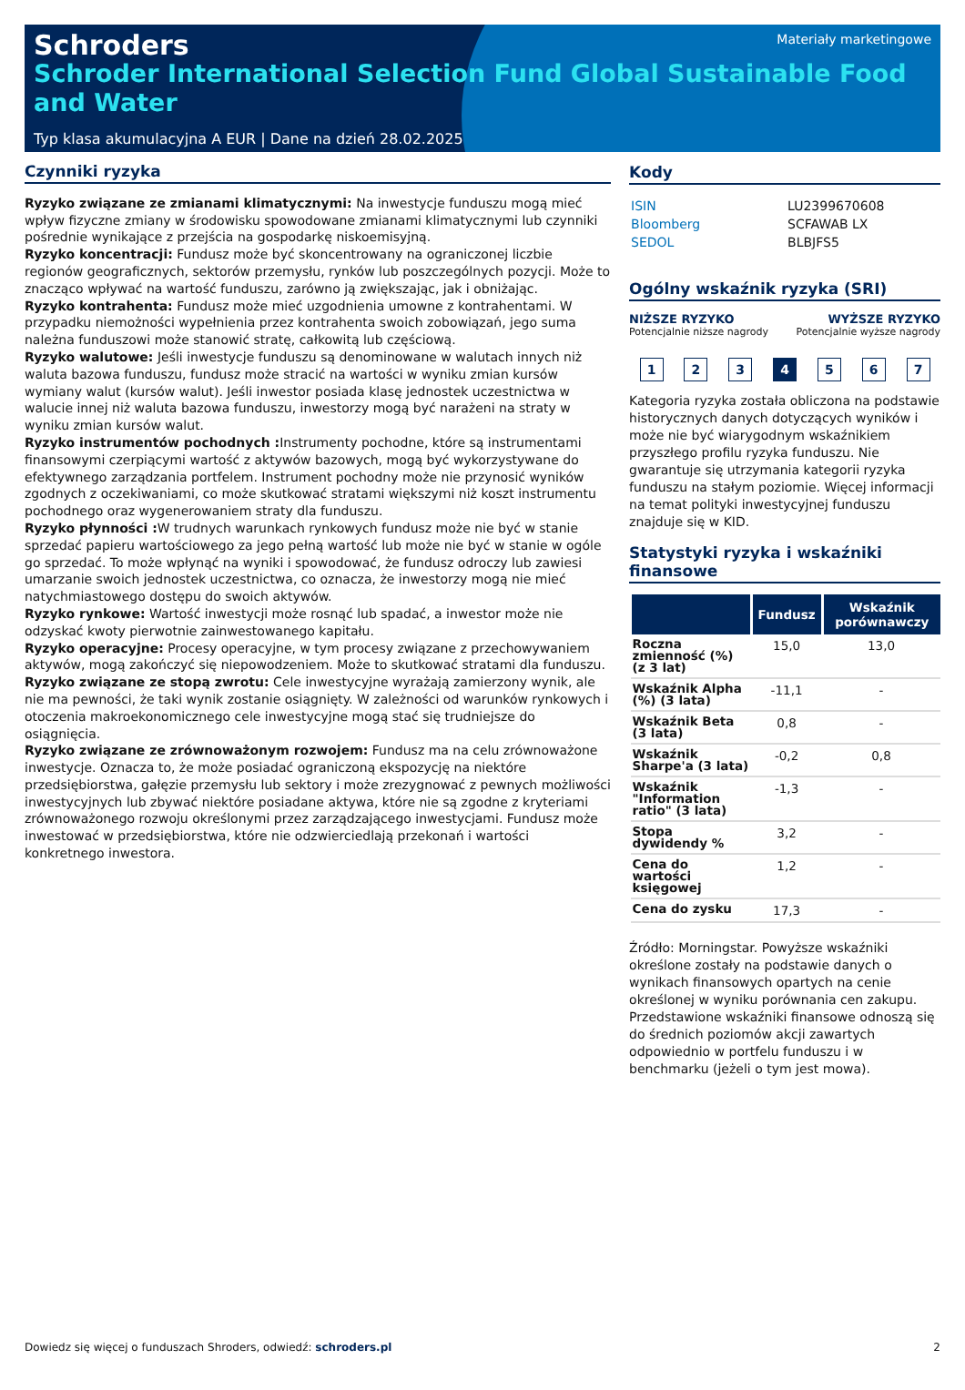Schroders
Materiały marketingowe
Schroder International Selection Fund Global Sustainable Food and Water
Typ klasa akumulacyjna A EUR | Dane na dzień 28.02.2025
Czynniki ryzyka
Ryzyko związane ze zmianami klimatycznymi: Na inwestycje funduszu mogą mieć wpływ fizyczne zmiany w środowisku spowodowane zmianami klimatycznymi lub czynniki pośrednie wynikające z przejścia na gospodarkę niskoemisyjną.
Ryzyko koncentracji: Fundusz może być skoncentrowany na ograniczonej liczbie regionów geograficznych, sektorów przemysłu, rynków lub poszczególnych pozycji. Może to znacząco wpływać na wartość funduszu, zarówno ją zwiększając, jak i obniżając.
Ryzyko kontrahenta: Fundusz może mieć uzgodnienia umowne z kontrahentami. W przypadku niemożności wypełnienia przez kontrahenta swoich zobowiązań, jego suma należna funduszowi może stanowić stratę, całkowitą lub częściową.
Ryzyko walutowe: Jeśli inwestycje funduszu są denominowane w walutach innych niż waluta bazowa funduszu, fundusz może stracić na wartości w wyniku zmian kursów wymiany walut (kursów walut). Jeśli inwestor posiada klasę jednostek uczestnictwa w walucie innej niż waluta bazowa funduszu, inwestorzy mogą być narażeni na straty w wyniku zmian kursów walut.
Ryzyko instrumentów pochodnych : Instrumenty pochodne, które są instrumentami finansowymi czerpiącymi wartość z aktywów bazowych, mogą być wykorzystywane do efektywnego zarządzania portfelem. Instrument pochodny może nie przynosić wyników zgodnych z oczekiwaniami, co może skutkować stratami większymi niż koszt instrumentu pochodnego oraz wygenerowaniem straty dla funduszu.
Ryzyko płynności : W trudnych warunkach rynkowych fundusz może nie być w stanie sprzedać papieru wartościowego za jego pełną wartość lub może nie być w stanie w ogóle go sprzedać. To może wpłynąć na wyniki i spowodować, że fundusz odroczy lub zawiesi umarzanie swoich jednostek uczestnictwa, co oznacza, że inwestorzy mogą nie mieć natychmiastowego dostępu do swoich aktywów.
Ryzyko rynkowe: Wartość inwestycji może rosnąć lub spadać, a inwestor może nie odzyskać kwoty pierwotnie zainwestowanego kapitału.
Ryzyko operacyjne: Procesy operacyjne, w tym procesy związane z przechowywaniem aktywów, mogą zakończyć się niepowodzeniem. Może to skutkować stratami dla funduszu.
Ryzyko związane ze stopą zwrotu: Cele inwestycyjne wyrażają zamierzony wynik, ale nie ma pewności, że taki wynik zostanie osiągnięty. W zależności od warunków rynkowych i otoczenia makroekonomicznego cele inwestycyjne mogą stać się trudniejsze do osiągnięcia.
Ryzyko związane ze zrównoważonym rozwojem: Fundusz ma na celu zrównoważone inwestycje. Oznacza to, że może posiadać ograniczoną ekspozycję na niektóre przedsiębiorstwa, gałęzie przemysłu lub sektory i może zrezygnować z pewnych możliwości inwestycyjnych lub zbywać niektóre posiadane aktywa, które nie są zgodne z kryteriami zrównoważonego rozwoju określonymi przez zarządzającego inwestycjami. Fundusz może inwestować w przedsiębiorstwa, które nie odzwierciedlają przekonań i wartości konkretnego inwestora.
Kody
| ISIN | LU2399670608 |
| Bloomberg | SCFAWAB LX |
| SEDOL | BLBJFS5 |
Ogólny wskaźnik ryzyka (SRI)
NIŻSZE RYZYKO
Potencjalnie niższe nagrody
WYŻSZE RYZYKO
Potencjalnie wyższe nagrody
1 2 3 4 5 6 7
Kategoria ryzyka została obliczona na podstawie historycznych danych dotyczących wyników i może nie być wiarygodnym wskaźnikiem przyszłego profilu ryzyka funduszu. Nie gwarantuje się utrzymania kategorii ryzyka funduszu na stałym poziomie. Więcej informacji na temat polityki inwestycyjnej funduszu znajduje się w KID.
Statystyki ryzyka i wskaźniki finansowe
| | Fundusz | Wskaźnik porównawczy |
| --- | --- | --- |
| Roczna zmienność (%) (z 3 lat) | 15,0 | 13,0 |
| Wskaźnik Alpha (%) (3 lata) | -11,1 | - |
| Wskaźnik Beta (3 lata) | 0,8 | - |
| Wskaźnik Sharpe'a (3 lata) | -0,2 | 0,8 |
| Wskaźnik "Information ratio" (3 lata) | -1,3 | - |
| Stopa dywidendy % | 3,2 | - |
| Cena do wartości księgowej | 1,2 | - |
| Cena do zysku | 17,3 | - |
Źródło: Morningstar. Powyższe wskaźniki określone zostały na podstawie danych o wynikach finansowych opartych na cenie określonej w wyniku porównania cen zakupu. Przedstawione wskaźniki finansowe odnoszą się do średnich poziomów akcji zawartych odpowiednio w portfelu funduszu i w benchmarku (jeżeli o tym jest mowa).
Dowiedz się więcej o funduszach Shroders, odwiedź: schroders.pl 2